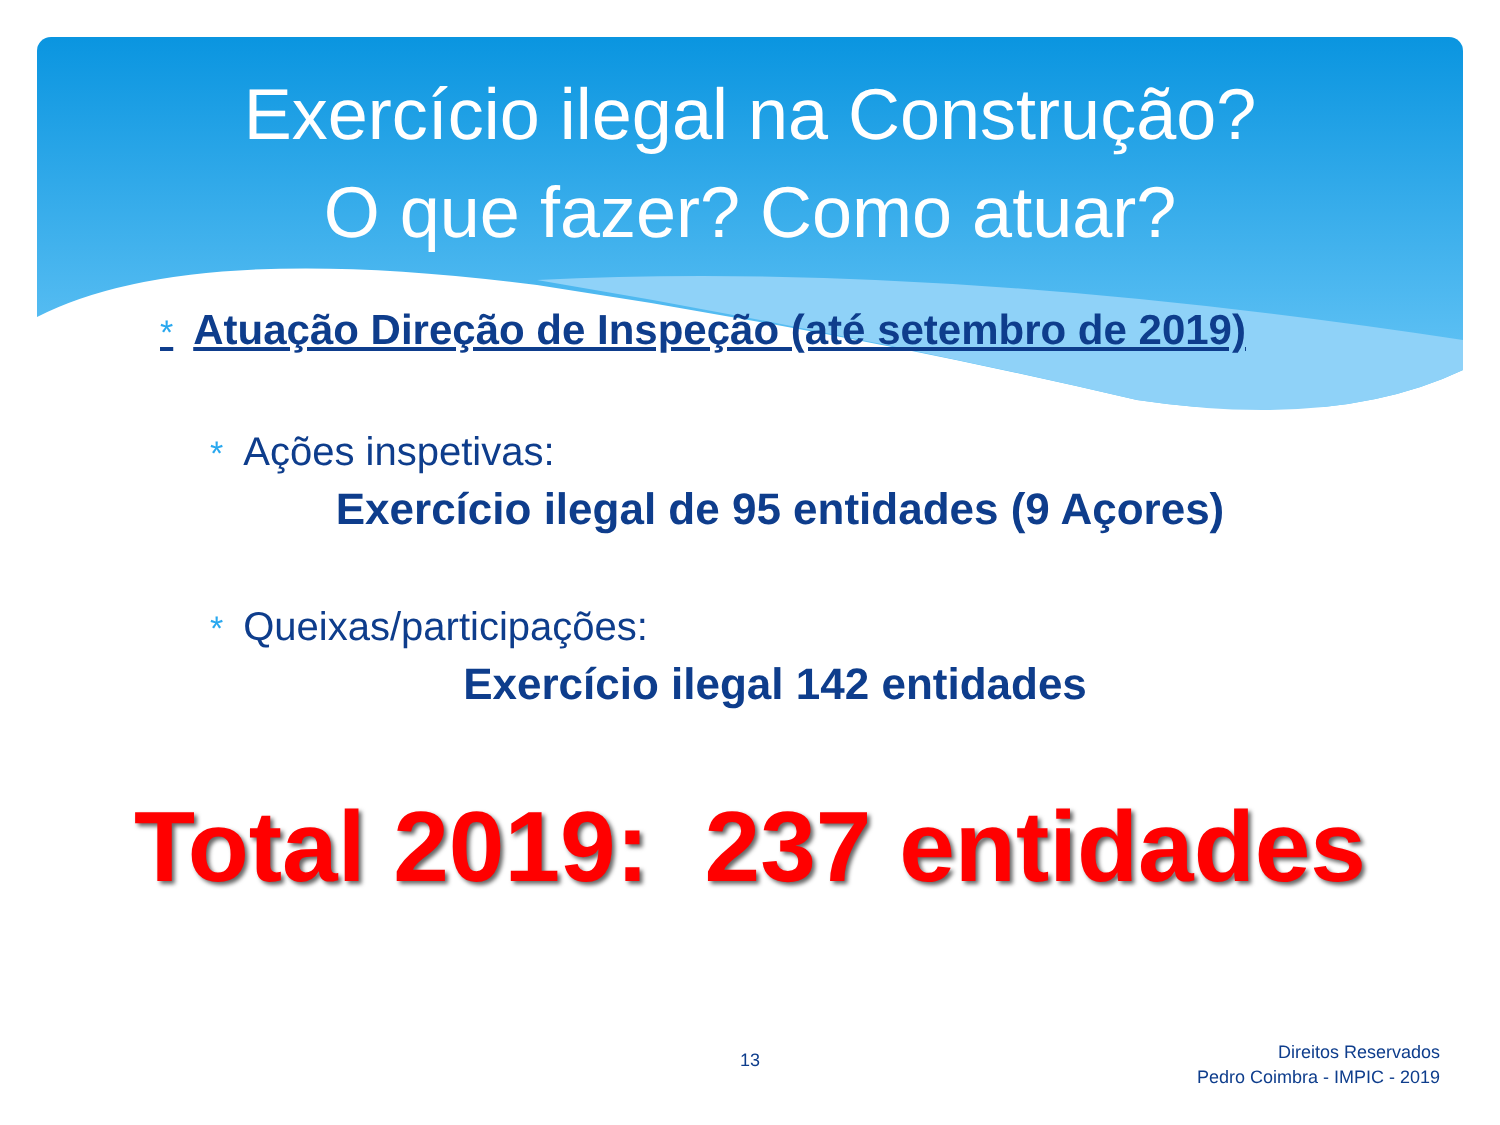Exercício ilegal na Construção?
O que fazer? Como atuar?
* Atuação Direção de Inspeção (até setembro de 2019)
* Ações inspetivas:
Exercício ilegal de 95 entidades (9 Açores)
* Queixas/participações:
Exercício ilegal 142 entidades
Total 2019: 237 entidades
13
Direitos Reservados
Pedro Coimbra - IMPIC - 2019